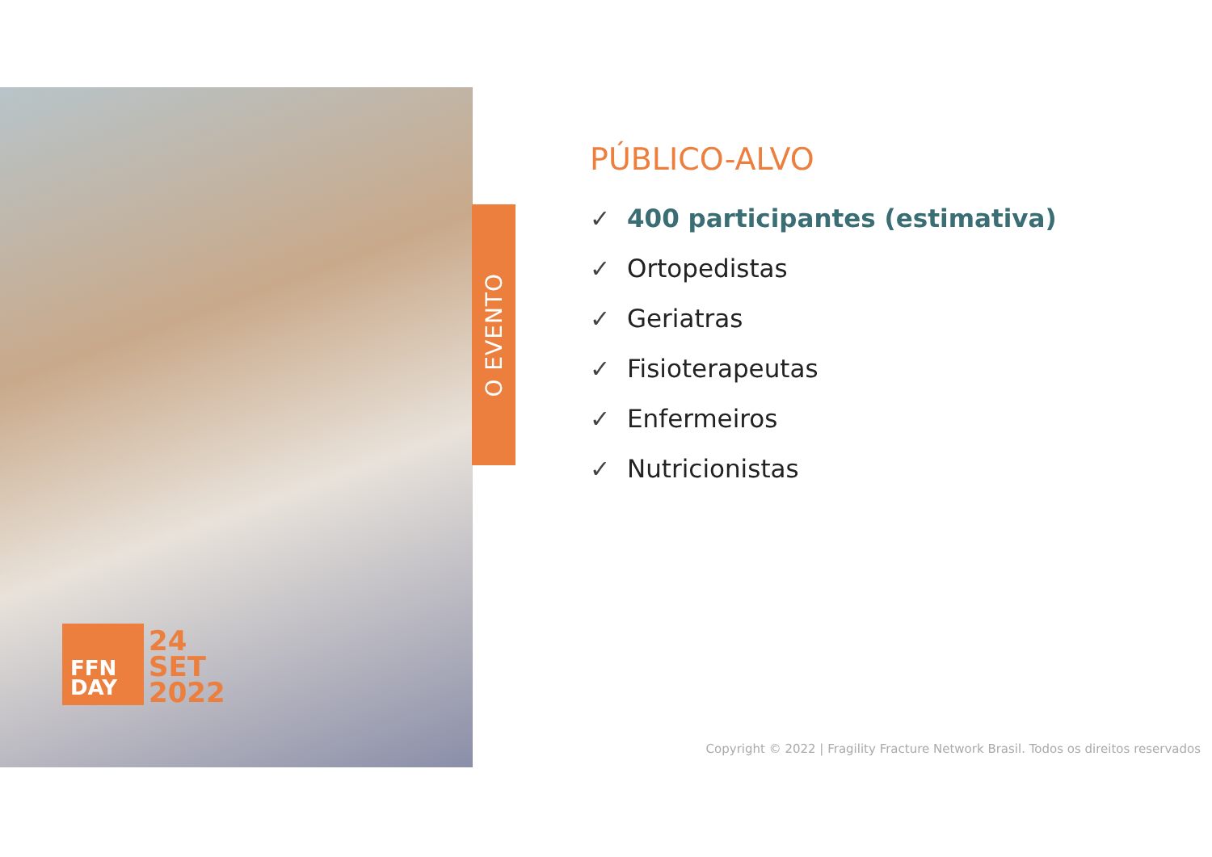O EVENTO
FFN
DAY
24
SET
2022
PÚBLICO-ALVO
✓ 400 participantes (estimativa)
✓ Ortopedistas
✓ Geriatras
✓ Fisioterapeutas
✓ Enfermeiros
✓ Nutricionistas
Copyright © 2022 | Fragility Fracture Network Brasil. Todos os direitos reservados